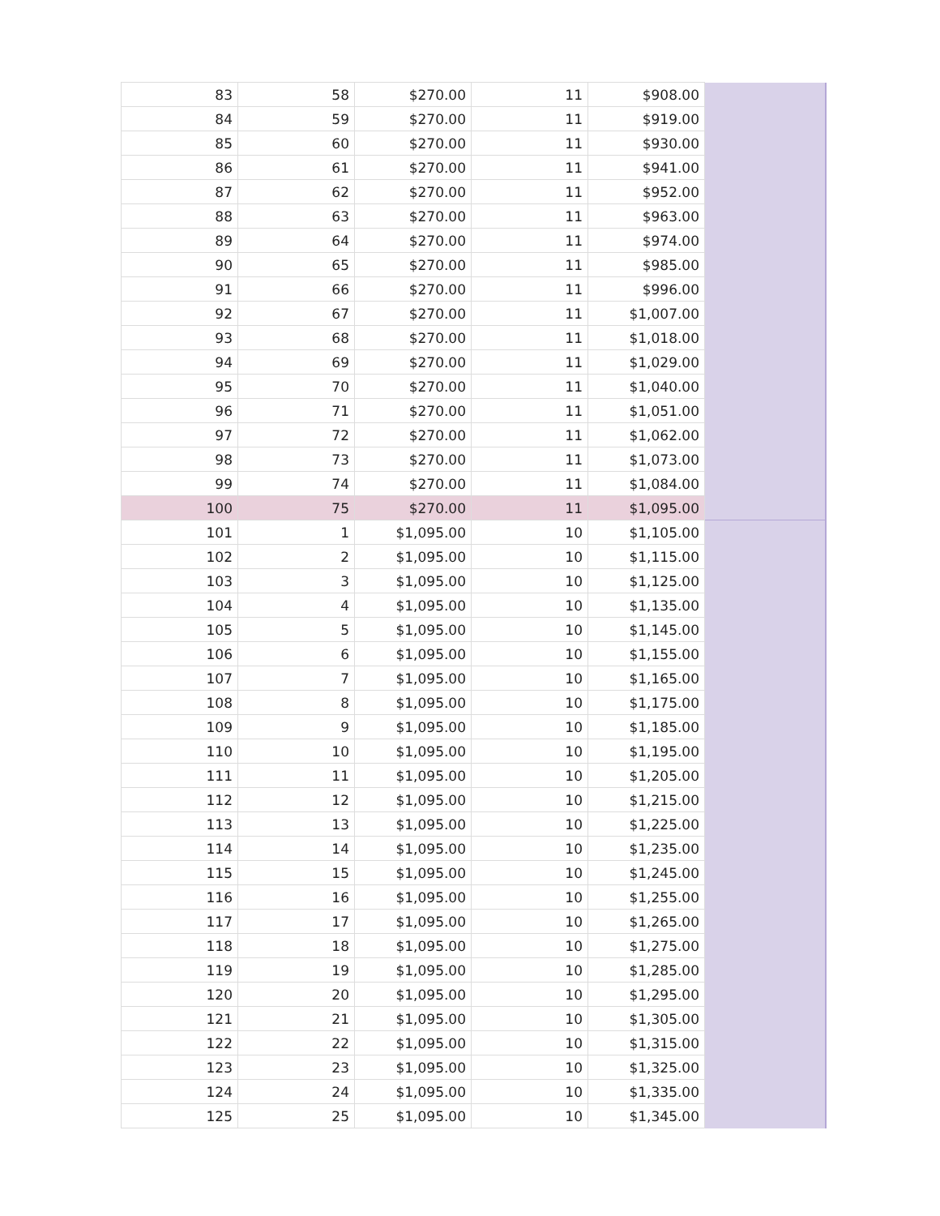| 83 | 58 | $270.00 | 11 | $908.00 | |
| 84 | 59 | $270.00 | 11 | $919.00 | |
| 85 | 60 | $270.00 | 11 | $930.00 | |
| 86 | 61 | $270.00 | 11 | $941.00 | |
| 87 | 62 | $270.00 | 11 | $952.00 | |
| 88 | 63 | $270.00 | 11 | $963.00 | |
| 89 | 64 | $270.00 | 11 | $974.00 | |
| 90 | 65 | $270.00 | 11 | $985.00 | |
| 91 | 66 | $270.00 | 11 | $996.00 | |
| 92 | 67 | $270.00 | 11 | $1,007.00 | |
| 93 | 68 | $270.00 | 11 | $1,018.00 | |
| 94 | 69 | $270.00 | 11 | $1,029.00 | |
| 95 | 70 | $270.00 | 11 | $1,040.00 | |
| 96 | 71 | $270.00 | 11 | $1,051.00 | |
| 97 | 72 | $270.00 | 11 | $1,062.00 | |
| 98 | 73 | $270.00 | 11 | $1,073.00 | |
| 99 | 74 | $270.00 | 11 | $1,084.00 | |
| 100 | 75 | $270.00 | 11 | $1,095.00 | |
| 101 | 1 | $1,095.00 | 10 | $1,105.00 | |
| 102 | 2 | $1,095.00 | 10 | $1,115.00 | |
| 103 | 3 | $1,095.00 | 10 | $1,125.00 | |
| 104 | 4 | $1,095.00 | 10 | $1,135.00 | |
| 105 | 5 | $1,095.00 | 10 | $1,145.00 | |
| 106 | 6 | $1,095.00 | 10 | $1,155.00 | |
| 107 | 7 | $1,095.00 | 10 | $1,165.00 | |
| 108 | 8 | $1,095.00 | 10 | $1,175.00 | |
| 109 | 9 | $1,095.00 | 10 | $1,185.00 | |
| 110 | 10 | $1,095.00 | 10 | $1,195.00 | |
| 111 | 11 | $1,095.00 | 10 | $1,205.00 | |
| 112 | 12 | $1,095.00 | 10 | $1,215.00 | |
| 113 | 13 | $1,095.00 | 10 | $1,225.00 | |
| 114 | 14 | $1,095.00 | 10 | $1,235.00 | |
| 115 | 15 | $1,095.00 | 10 | $1,245.00 | |
| 116 | 16 | $1,095.00 | 10 | $1,255.00 | |
| 117 | 17 | $1,095.00 | 10 | $1,265.00 | |
| 118 | 18 | $1,095.00 | 10 | $1,275.00 | |
| 119 | 19 | $1,095.00 | 10 | $1,285.00 | |
| 120 | 20 | $1,095.00 | 10 | $1,295.00 | |
| 121 | 21 | $1,095.00 | 10 | $1,305.00 | |
| 122 | 22 | $1,095.00 | 10 | $1,315.00 | |
| 123 | 23 | $1,095.00 | 10 | $1,325.00 | |
| 124 | 24 | $1,095.00 | 10 | $1,335.00 | |
| 125 | 25 | $1,095.00 | 10 | $1,345.00 | |